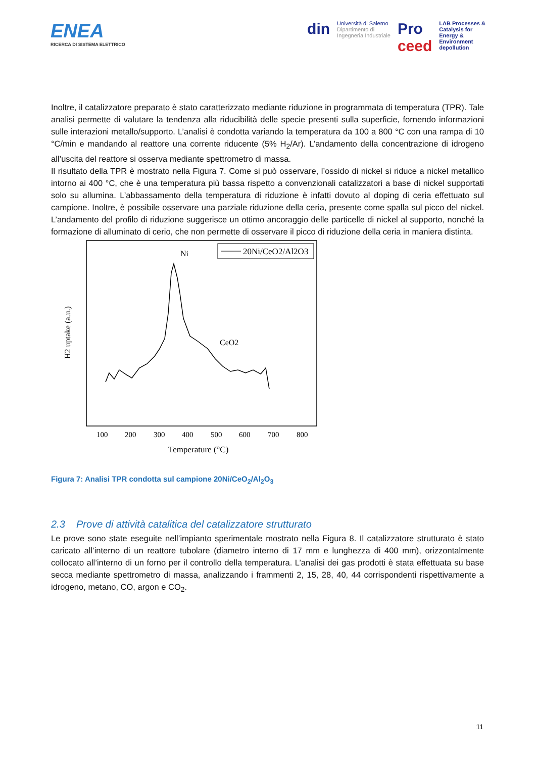ENEA
RICERCA DI SISTEMA ELETTRICO
din
Università di Salerno
Dipartimento di
Ingegneria Industriale
Pro
ceed
LAB Processes &
Catalysis for
Energy &
Environment
depollution
Inoltre, il catalizzatore preparato è stato caratterizzato mediante riduzione in programmata di temperatura (TPR). Tale analisi permette di valutare la tendenza alla riducibilità delle specie presenti sulla superficie, fornendo informazioni sulle interazioni metallo/supporto. L’analisi è condotta variando la temperatura da 100 a 800 °C con una rampa di 10 °C/min e mandando al reattore una corrente riducente (5% H<sub>2</sub>/Ar). L’andamento della concentrazione di idrogeno all’uscita del reattore si osserva mediante spettrometro di massa.
Il risultato della TPR è mostrato nella Figura 7. Come si può osservare, l’ossido di nickel si riduce a nickel metallico intorno ai 400 °C, che è una temperatura più bassa rispetto a convenzionali catalizzatori a base di nickel supportati solo su allumina. L’abbassamento della temperatura di riduzione è infatti dovuto al doping di ceria effettuato sul campione. Inoltre, è possibile osservare una parziale riduzione della ceria, presente come spalla sul picco del nickel. L’andamento del profilo di riduzione suggerisce un ottimo ancoraggio delle particelle di nickel al supporto, nonché la formazione di alluminato di cerio, che non permette di osservare il picco di riduzione della ceria in maniera distinta.
20Ni/CeO2/Al2O3
Ni
CeO2
100
200
300
400
500
600
700
800
Temperature (°C)
H2 uptake (a.u.)
Figura 7: Analisi TPR condotta sul campione 20Ni/CeO<sub>2</sub>/Al<sub>2</sub>O<sub>3</sub>
2.3 Prove di attività catalitica del catalizzatore strutturato
Le prove sono state eseguite nell’impianto sperimentale mostrato nella Figura 8. Il catalizzatore strutturato è stato caricato all’interno di un reattore tubolare (diametro interno di 17 mm e lunghezza di 400 mm), orizzontalmente collocato all’interno di un forno per il controllo della temperatura. L’analisi dei gas prodotti è stata effettuata su base secca mediante spettrometro di massa, analizzando i frammenti 2, 15, 28, 40, 44 corrispondenti rispettivamente a idrogeno, metano, CO, argon e CO<sub>2</sub>.
11